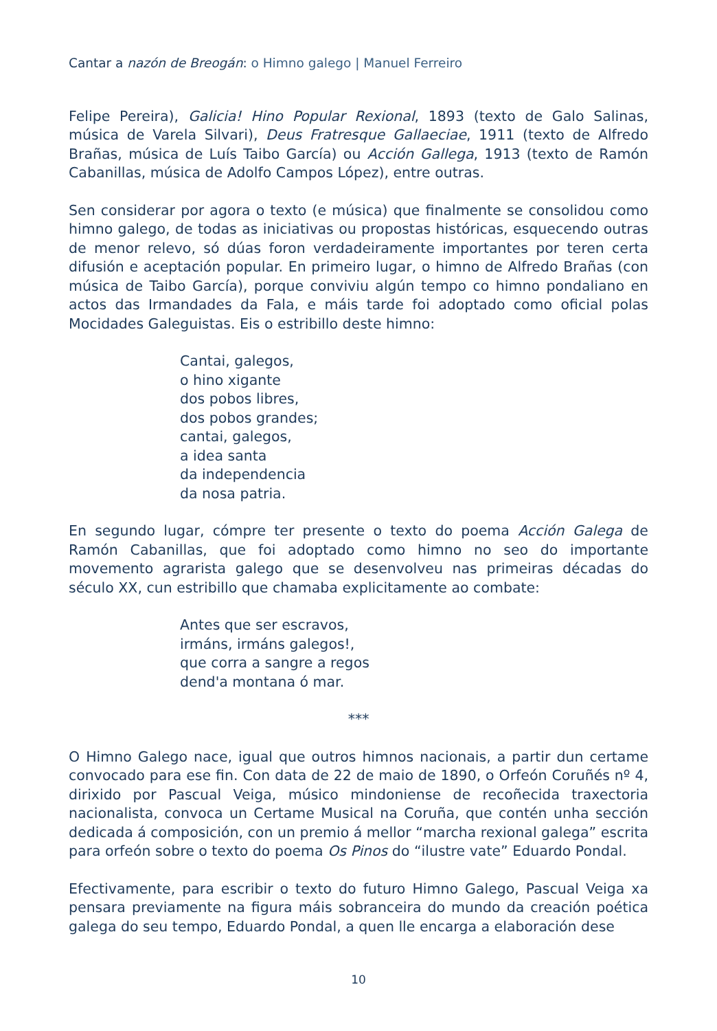Cantar a nazón de Breogán: o Himno galego | Manuel Ferreiro
Felipe Pereira), Galicia! Hino Popular Rexional, 1893 (texto de Galo Salinas, música de Varela Silvari), Deus Fratresque Gallaeciae, 1911 (texto de Alfredo Brañas, música de Luís Taibo García) ou Acción Gallega, 1913 (texto de Ramón Cabanillas, música de Adolfo Campos López), entre outras.
Sen considerar por agora o texto (e música) que finalmente se consolidou como himno galego, de todas as iniciativas ou propostas históricas, esquecendo outras de menor relevo, só dúas foron verdadeiramente importantes por teren certa difusión e aceptación popular. En primeiro lugar, o himno de Alfredo Brañas (con música de Taibo García), porque conviviu algún tempo co himno pondaliano en actos das Irmandades da Fala, e máis tarde foi adoptado como oficial polas Mocidades Galeguistas. Eis o estribillo deste himno:
Cantai, galegos,
o hino xigante
dos pobos libres,
dos pobos grandes;
cantai, galegos,
a idea santa
da independencia
da nosa patria.
En segundo lugar, cómpre ter presente o texto do poema Acción Galega de Ramón Cabanillas, que foi adoptado como himno no seo do importante movemento agrarista galego que se desenvolveu nas primeiras décadas do século XX, cun estribillo que chamaba explicitamente ao combate:
Antes que ser escravos,
irmáns, irmáns galegos!,
que corra a sangre a regos
dend'a montana ó mar.
***
O Himno Galego nace, igual que outros himnos nacionais, a partir dun certame convocado para ese fin. Con data de 22 de maio de 1890, o Orfeón Coruñés nº 4, dirixido por Pascual Veiga, músico mindoniense de recoñecida traxectoria nacionalista, convoca un Certame Musical na Coruña, que contén unha sección dedicada á composición, con un premio á mellor “marcha rexional galega” escrita para orfeón sobre o texto do poema Os Pinos do “ilustre vate” Eduardo Pondal.
Efectivamente, para escribir o texto do futuro Himno Galego, Pascual Veiga xa pensara previamente na figura máis sobranceira do mundo da creación poética galega do seu tempo, Eduardo Pondal, a quen lle encarga a elaboración dese
10